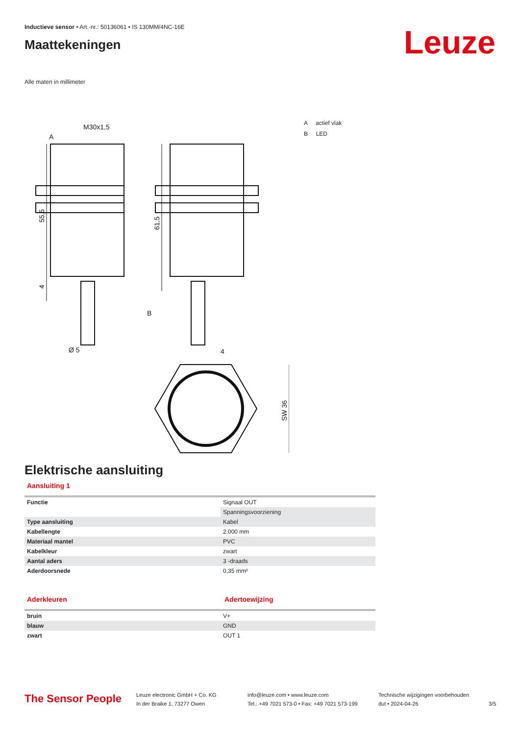Inductieve sensor • Art.-nr.: 50136061 • IS 130MM/4NC-16E
Maattekeningen
Leuze
Alle maten in millimeter
M30x1,5
A
B
Ø 5
4
55,5
61,5
4
SW 36
A actief vlak
B LED
Elektrische aansluiting
Aansluiting 1
| Functie | Signaal OUT |
| | Spanningsvoorziening |
| Type aansluiting | Kabel |
| Kabellengte | 2.000 mm |
| Materiaal mantel | PVC |
| Kabelkleur | zwart |
| Aantal aders | 3 -draads |
| Aderdoorsnede | 0,35 mm² |
Aderkleuren Adertoewijzing
| bruin | V+ |
| blauw | GND |
| zwart | OUT 1 |
The Sensor People
Leuze electronic GmbH + Co. KG
In der Braike 1, 73277 Owen
info@leuze.com • www.leuze.com
Tel.: +49 7021 573-0 • Fax: +49 7021 573-199
Technische wijzigingen voorbehouden
dut • 2024-04-26
3/5